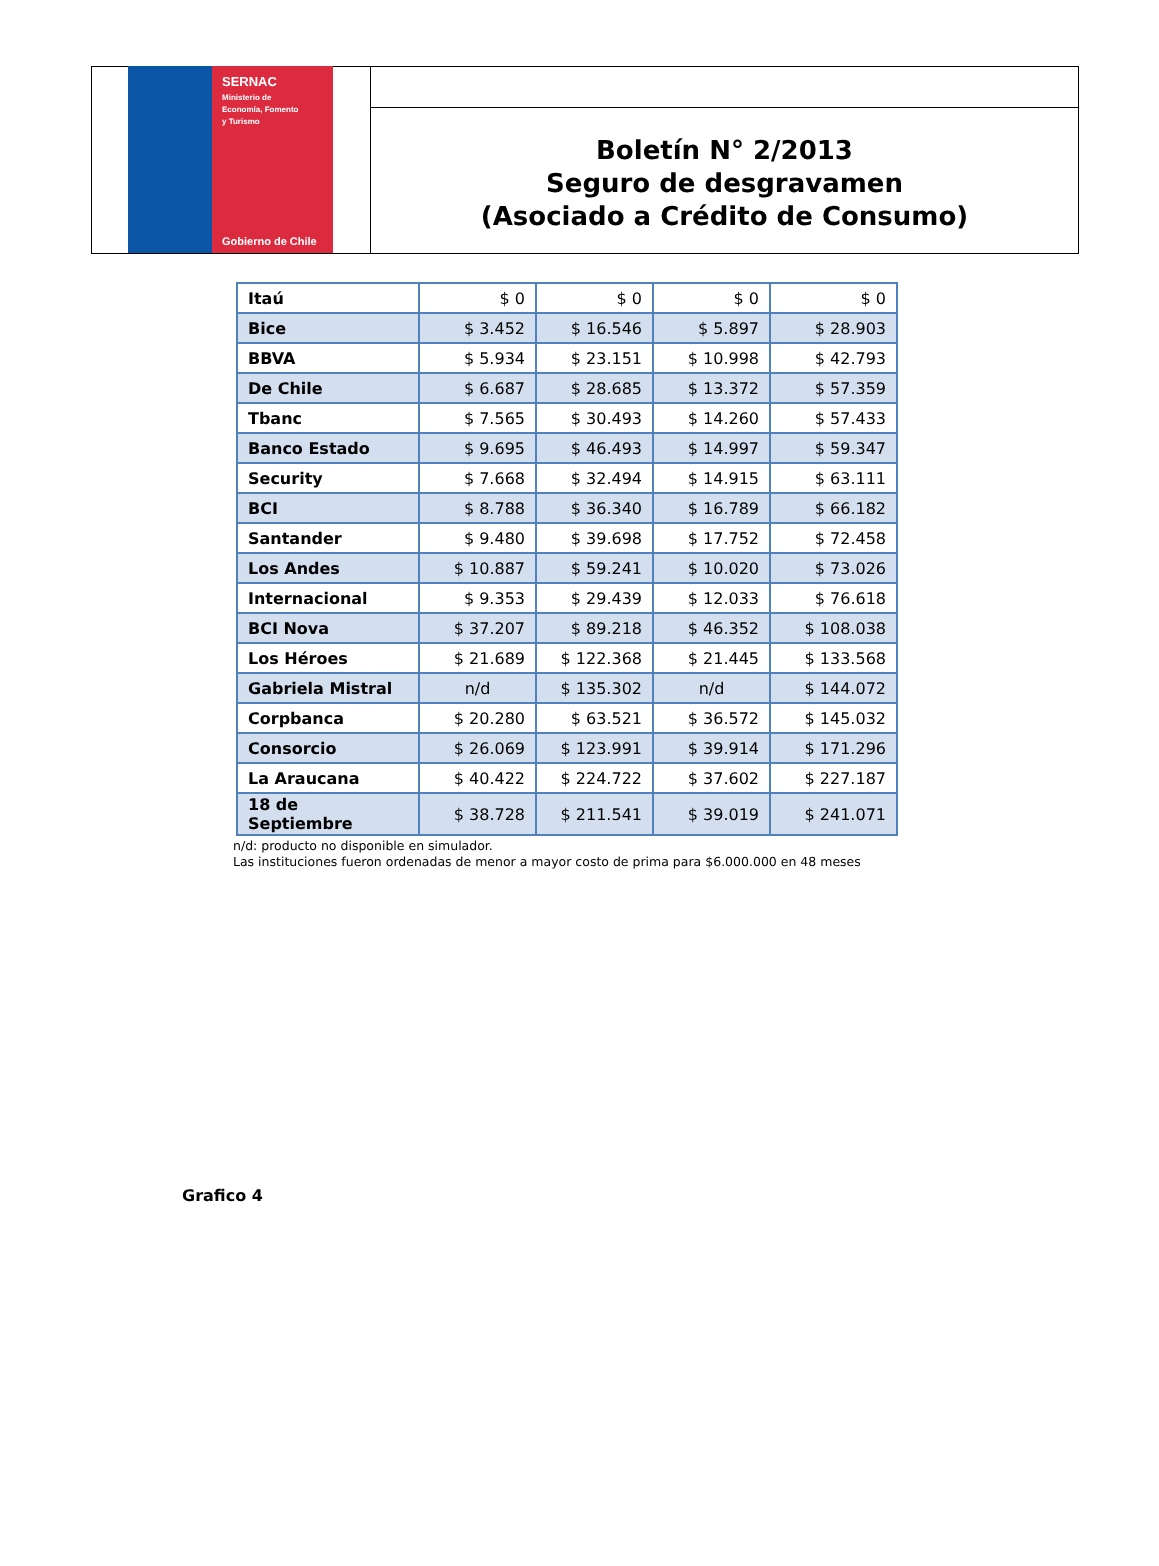SERNAC
Ministerio de
Economía, Fomento
y Turismo
Gobierno de Chile
Boletín N° 2/2013
Seguro de desgravamen
(Asociado a Crédito de Consumo)
| Itaú | $ 0 | $ 0 | $ 0 | $ 0 |
| Bice | $ 3.452 | $ 16.546 | $ 5.897 | $ 28.903 |
| BBVA | $ 5.934 | $ 23.151 | $ 10.998 | $ 42.793 |
| De Chile | $ 6.687 | $ 28.685 | $ 13.372 | $ 57.359 |
| Tbanc | $ 7.565 | $ 30.493 | $ 14.260 | $ 57.433 |
| Banco Estado | $ 9.695 | $ 46.493 | $ 14.997 | $ 59.347 |
| Security | $ 7.668 | $ 32.494 | $ 14.915 | $ 63.111 |
| BCI | $ 8.788 | $ 36.340 | $ 16.789 | $ 66.182 |
| Santander | $ 9.480 | $ 39.698 | $ 17.752 | $ 72.458 |
| Los Andes | $ 10.887 | $ 59.241 | $ 10.020 | $ 73.026 |
| Internacional | $ 9.353 | $ 29.439 | $ 12.033 | $ 76.618 |
| BCI Nova | $ 37.207 | $ 89.218 | $ 46.352 | $ 108.038 |
| Los Héroes | $ 21.689 | $ 122.368 | $ 21.445 | $ 133.568 |
| Gabriela Mistral | n/d | $ 135.302 | n/d | $ 144.072 |
| Corpbanca | $ 20.280 | $ 63.521 | $ 36.572 | $ 145.032 |
| Consorcio | $ 26.069 | $ 123.991 | $ 39.914 | $ 171.296 |
| La Araucana | $ 40.422 | $ 224.722 | $ 37.602 | $ 227.187 |
| 18 de Septiembre | $ 38.728 | $ 211.541 | $ 39.019 | $ 241.071 |
n/d: producto no disponible en simulador.
Las instituciones fueron ordenadas de menor a mayor costo de prima para $6.000.000 en 48 meses
Grafico 4